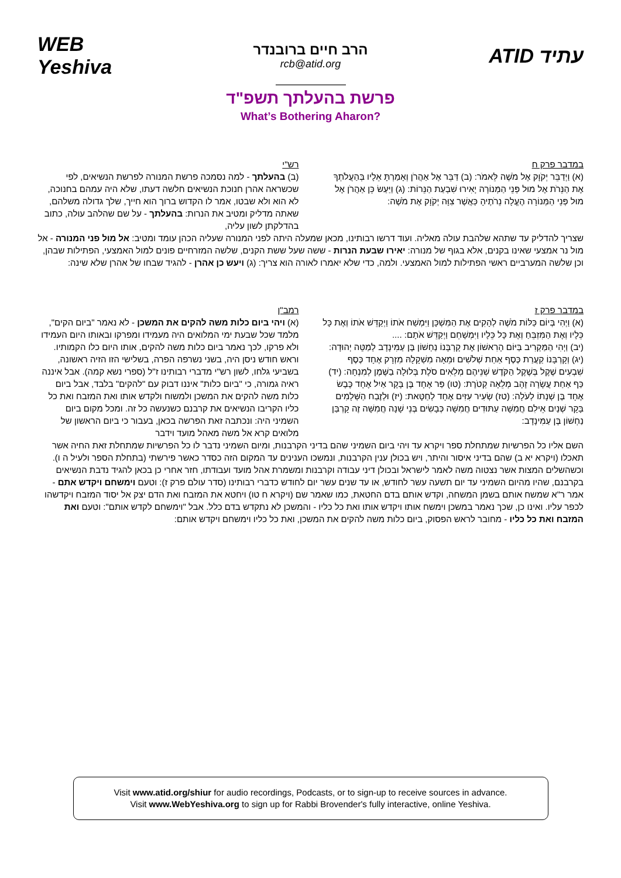WEB Yeshiva
הרב חיים ברובנדר
rcb@atid.org
ATID עתיד
פרשת בהעלתך תשפ"ד
What’s Bothering Aharon?
במדבר פרק ח
(א) וַיְדַבֵּר יְקֹוָק אֶל מֹשֶׁה לֵּאמֹר: (ב) דַּבֵּר אֶל אַהֲרֹן וְאָמַרְתָּ אֵלָיו בְּהַעֲלֹתְךָ אֶת הַנֵּרֹת אֶל מוּל פְּנֵי הַמְּנוֹרָה יָאִירוּ שִׁבְעַת הַנֵּרוֹת: (ג) וַיַּעַשׂ כֵּן אַהֲרֹן אֶל מוּל פְּנֵי הַמְּנוֹרָה הֶעֱלָה נֵרֹתֶיהָ כַּאֲשֶׁר צִוָּה יְקֹוָק אֶת מֹשֶׁה:
רש"י
(ב) בהעלתך - למה נסמכה פרשת המנורה לפרשת הנשיאים, לפי שכשראה אהרן חנוכת הנשיאים חלשה דעתו, שלא היה עמהם בחנוכה, לא הוא ולא שבטו, אמר לו הקדוש ברוך הוא חייך, שלך גדולה משלהם, שאתה מדליק ומטיב את הנרות: בהעלתך - על שם שהלהב עולה, כתוב בהדלקתן לשון עליה,
שצריך להדליק עד שתהא שלהבת עולה מאליה. ועוד דרשו רבותינו, מכאן שמעלה היתה לפני המנורה שעליה הכהן עומד ומטיב: אל מול פני המנורה - אל מול נר אמצעי שאינו בקנים, אלא בגוף של מנורה: יאירו שבעת הנרות - ששה שעל ששת הקנים, שלשה המזרחיים פונים למול האמצעי, הפתילות שבהן, וכן שלשה המערביים ראשי הפתילות למול האמצעי. ולמה, כדי שלא יאמרו לאורה הוא צריך: (ג) ויעש כן אהרן - להגיד שבחו של אהרן שלא שינה:
במדבר פרק ז
(א) וַיְהִי בְּיוֹם כַּלּוֹת מֹשֶׁה לְהָקִים אֶת הַמִּשְׁכָּן וַיִּמְשַׁח אֹתוֹ וַיְקַדֵּשׁ אֹתוֹ וְאֶת כָּל כֵּלָיו וְאֶת הַמִּזְבֵּחַ וְאֶת כָּל כֵּלָיו וַיִּמְשָׁחֵם וַיְקַדֵּשׁ אֹתָם: ....
(יב) וַיְהִי הַמַּקְרִיב בַּיּוֹם הָרִאשׁוֹן אֶת קָרְבָּנוֹ נַחְשׁוֹן בֶּן עַמִּינָדָב לְמַטֵּה יְהוּדָה: (יג) וְקָרְבָּנוֹ קַעֲרַת כֶּסֶף אַחַת שְׁלֹשִׁים וּמֵאָה מִשְׁקָלָהּ מִזְרָק אֶחָד כֶּסֶף שִׁבְעִים שֶׁקֶל בְּשֶׁקֶל הַקֹּדֶשׁ שְׁנֵיהֶם מְלֵאִים סֹלֶת בְּלוּלָה בַשֶּׁמֶן לְמִנְחָה: (יד) כַּף אַחַת עֲשָׂרָה זָהָב מְלֵאָה קְטֹרֶת: (טו) פַּר אֶחָד בֶּן בָּקָר אַיִל אֶחָד כֶּבֶשׂ אֶחָד בֶּן שְׁנָתוֹ לְעֹלָה: (טז) שְׂעִיר עִזִּים אֶחָד לְחַטָּאת: (יז) וּלְזֶבַח הַשְּׁלָמִים בָּקָר שְׁנַיִם אֵילִם חֲמִשָּׁה עַתּוּדִים חֲמִשָּׁה כְּבָשִׂים בְּנֵי שָׁנָה חֲמִשָּׁה זֶה קָרְבַּן נַחְשׁוֹן בֶּן עַמִּינָדָב:
רמב"ן
(א) ויהי ביום כלות משה להקים את המשכן - לא נאמר "ביום הקים", מלמד שכל שבעת ימי המלואים היה מעמידו ומפרקו ובאותו היום העמידו ולא פרקו, לכך נאמר ביום כלות משה להקים, אותו היום כלו הקמותיו. וראש חודש ניסן היה, בשני נשרפה הפרה, בשלישי הזו הזיה ראשונה, בשביעי גלחו, לשון רש"י מדברי רבותינו ז"ל (ספרי נשא קמה). אבל איננה ראיה גמורה, כי "ביום כלות" איננו דבוק עם "להקים" בלבד, אבל ביום כלות משה להקים את המשכן ולמשוח ולקדש אותו ואת המזבח ואת כל כליו הקריבו הנשיאים את קרבנם כשנעשה כל זה. ומכל מקום ביום השמיני היה: ונכתבה זאת הפרשה בכאן, בעבור כי ביום הראשון של מלואים קרא אל משה מאהל מועד וידבר
השם אליו כל הפרשיות שמתחלת ספר ויקרא עד ויהי ביום השמיני שהם בדיני הקרבנות, ומיום השמיני נדבר לו כל הפרשיות שמתחלת זאת החיה אשר תאכלו (ויקרא יא ב) שהם בדיני איסור והיתר, ויש בכולן ענין הקרבנות, ונמשכו הענינים עד המקום הזה כסדר כאשר פירשתי (בתחלת הספר ולעיל ה ו). וכשהשלים המצות אשר נצטוה משה לאמר לישראל ובכולן דיני עבודה וקרבנות ומשמרת אהל מועד ועבודתו, חזר אחרי כן בכאן להגיד נדבת הנשיאים בקרבנם, שהיו מהיום השמיני עד יום תשעה עשר לחודש, או עד שנים עשר יום לחודש כדברי רבותינו (סדר עולם פרק ז): וטעם וימשחם ויקדש אתם - אמר ר"א שמשח אותם בשמן המשחה, וקדש אותם בדם החטאת, כמו שאמר שם (ויקרא ח טו) ויחטא את המזבח ואת הדם יצק אל יסוד המזבח ויקדשהו לכפר עליו. ואינו כן, שכך נאמר במשכן וימשח אותו ויקדש אותו ואת כל כליו - והמשכן לא נתקדש בדם כלל. אבל "וימשחם לקדש אותם": וטעם ואת המזבח ואת כל כליו - מחובר לראש הפסוק, ביום כלות משה להקים את המשכן, ואת כל כליו וימשחם ויקדש אותם:
Visit www.atid.org/shiur for audio recordings, Podcasts, or to sign-up to receive sources in advance.
Visit www.WebYeshiva.org to sign up for Rabbi Brovender's fully interactive, online Yeshiva.